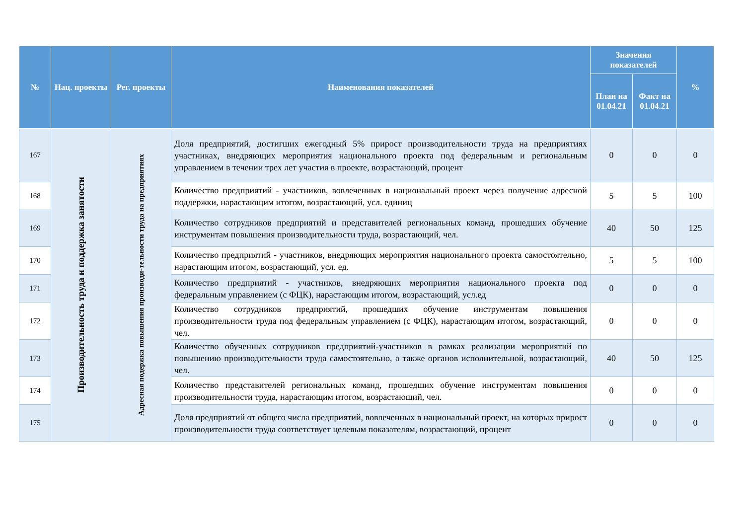| № | Нац. проекты | Рег. проекты | Наименования показателей | Значения показателей | | % |
| --- | --- | --- | --- | --- | --- | --- |
| | | | | План на 01.04.21 | Факт на 01.04.21 | |
| 167 | Производительность труда и поддержка занятости | Адресная подержка повышения производи-тельности труда на предприятиях | Доля предприятий, достигших ежегодный 5% прирост производительности труда на предприятиях участниках, внедряющих мероприятия национального проекта под федеральным и региональным управлением в течении трех лет участия в проекте, возрастающий, процент | 0 | 0 | 0 |
| 168 | | | Количество предприятий - участников, вовлеченных в национальный проект через получение адресной поддержки, нарастающим итогом, возрастающий, усл. единиц | 5 | 5 | 100 |
| 169 | | | Количество сотрудников предприятий и представителей региональных команд, прошедших обучение инструментам повышения производительности труда, возрастающий, чел. | 40 | 50 | 125 |
| 170 | | | Количество предприятий - участников, внедряющих мероприятия национального проекта самостоятельно, нарастающим итогом, возрастающий, усл. ед. | 5 | 5 | 100 |
| 171 | | | Количество предприятий - участников, внедряющих мероприятия национального проекта под федеральным управлением (с ФЦК), нарастающим итогом, возрастающий, усл.ед | 0 | 0 | 0 |
| 172 | | | Количество сотрудников предприятий, прошедших обучение инструментам повышения производительности труда под федеральным управлением (с ФЦК), нарастающим итогом, возрастающий, чел. | 0 | 0 | 0 |
| 173 | | | Количество обученных сотрудников предприятий-участников в рамках реализации мероприятий по повышению производительности труда самостоятельно, а также органов исполнительной, возрастающий, чел. | 40 | 50 | 125 |
| 174 | | | Количество представителей региональных команд, прошедших обучение инструментам повышения производительности труда, нарастающим итогом, возрастающий, чел. | 0 | 0 | 0 |
| 175 | | | Доля предприятий от общего числа предприятий, вовлеченных в национальный проект, на которых прирост производительности труда соответствует целевым показателям, возрастающий, процент | 0 | 0 | 0 |